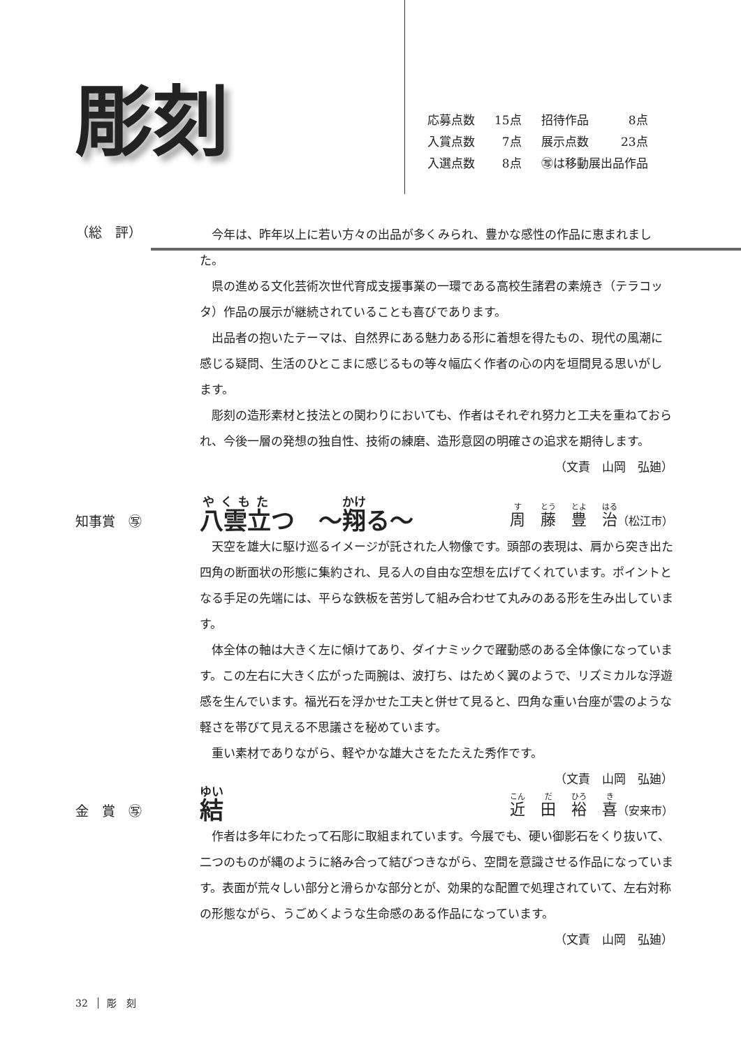彫刻
| 応募点数 | 15点 | 招待作品 | 8点 |
| 入賞点数 | 7点 | 展示点数 | 23点 |
| 入選点数 | 8点 | ㊢は移動展出品作品 | |
（総　評）
今年は、昨年以上に若い方々の出品が多くみられ、豊かな感性の作品に恵まれました。
県の進める文化芸術次世代育成支援事業の一環である高校生諸君の素焼き（テラコッタ）作品の展示が継続されていることも喜びであります。
出品者の抱いたテーマは、自然界にある魅力ある形に着想を得たもの、現代の風潮に感じる疑問、生活のひとこまに感じるもの等々幅広く作者の心の内を垣間見る思いがします。
彫刻の造形素材と技法との関わりにおいても、作者はそれぞれ努力と工夫を重ねておられ、今後一層の発想の独自性、技術の練磨、造形意図の明確さの追求を期待します。
（文責　山岡　弘廸）
知事賞　㊢
八雲立つ　～翔る～ 周　藤　豊　治（松江市）
天空を雄大に駆け巡るイメージが託された人物像です。頭部の表現は、肩から突き出た四角の断面状の形態に集約され、見る人の自由な空想を広げてくれています。ポイントとなる手足の先端には、平らな鉄板を苦労して組み合わせて丸みのある形を生み出しています。
体全体の軸は大きく左に傾けてあり、ダイナミックで躍動感のある全体像になっています。この左右に大きく広がった両腕は、波打ち、はためく翼のようで、リズミカルな浮遊感を生んでいます。福光石を浮かせた工夫と併せて見ると、四角な重い台座が雲のような軽さを帯びて見える不思議さを秘めています。
重い素材でありながら、軽やかな雄大さをたたえた秀作です。
（文責　山岡　弘廸）
金　賞　㊢
結近　田　裕　喜（安来市）
作者は多年にわたって石彫に取組まれています。今展でも、硬い御影石をくり抜いて、二つのものが縄のように絡み合って結びつきながら、空間を意識させる作品になっています。表面が荒々しい部分と滑らかな部分とが、効果的な配置で処理されていて、左右対称の形態ながら、うごめくような生命感のある作品になっています。
（文責　山岡　弘廸）
32　彫　刻